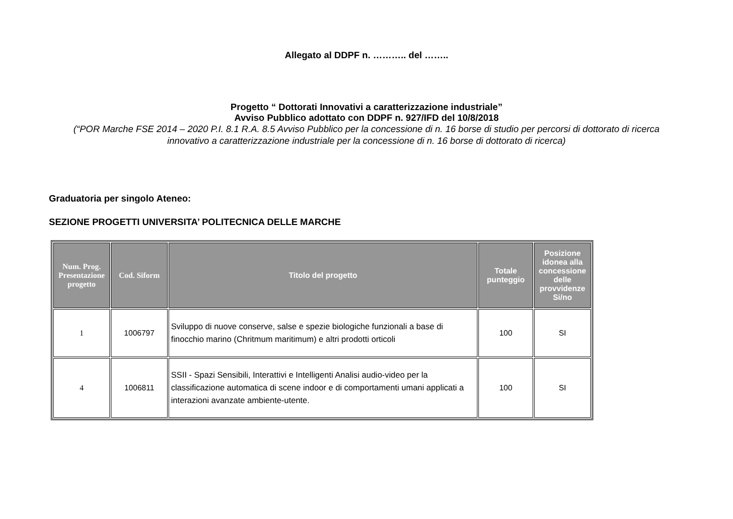Allegato al DDPF n. ……….. del ……..
Progetto “ Dottorati Innovativi a caratterizzazione industriale”
Avviso Pubblico adottato con DDPF n. 927/IFD del 10/8/2018
(“POR Marche FSE 2014 – 2020 P.I. 8.1 R.A. 8.5 Avviso Pubblico per la concessione di n. 16 borse di studio per percorsi di dottorato di ricerca innovativo a caratterizzazione industriale per la concessione di n. 16 borse di dottorato di ricerca)
Graduatoria per singolo Ateneo:
SEZIONE PROGETTI UNIVERSITA’ POLITECNICA DELLE MARCHE
| Num. Prog. Presentazione progetto | Cod. Siform | Titolo del progetto | Totale punteggio | Posizione idonea alla concessione delle provvidenze Si/no |
| --- | --- | --- | --- | --- |
| 1 | 1006797 | Sviluppo di nuove conserve, salse e spezie biologiche funzionali a base di finocchio marino (Chritmum maritimum) e altri prodotti orticoli | 100 | SI |
| 4 | 1006811 | SSII - Spazi Sensibili, Interattivi e Intelligenti Analisi audio-video per la classificazione automatica di scene indoor e di comportamenti umani applicati a interazioni avanzate ambiente-utente. | 100 | SI |